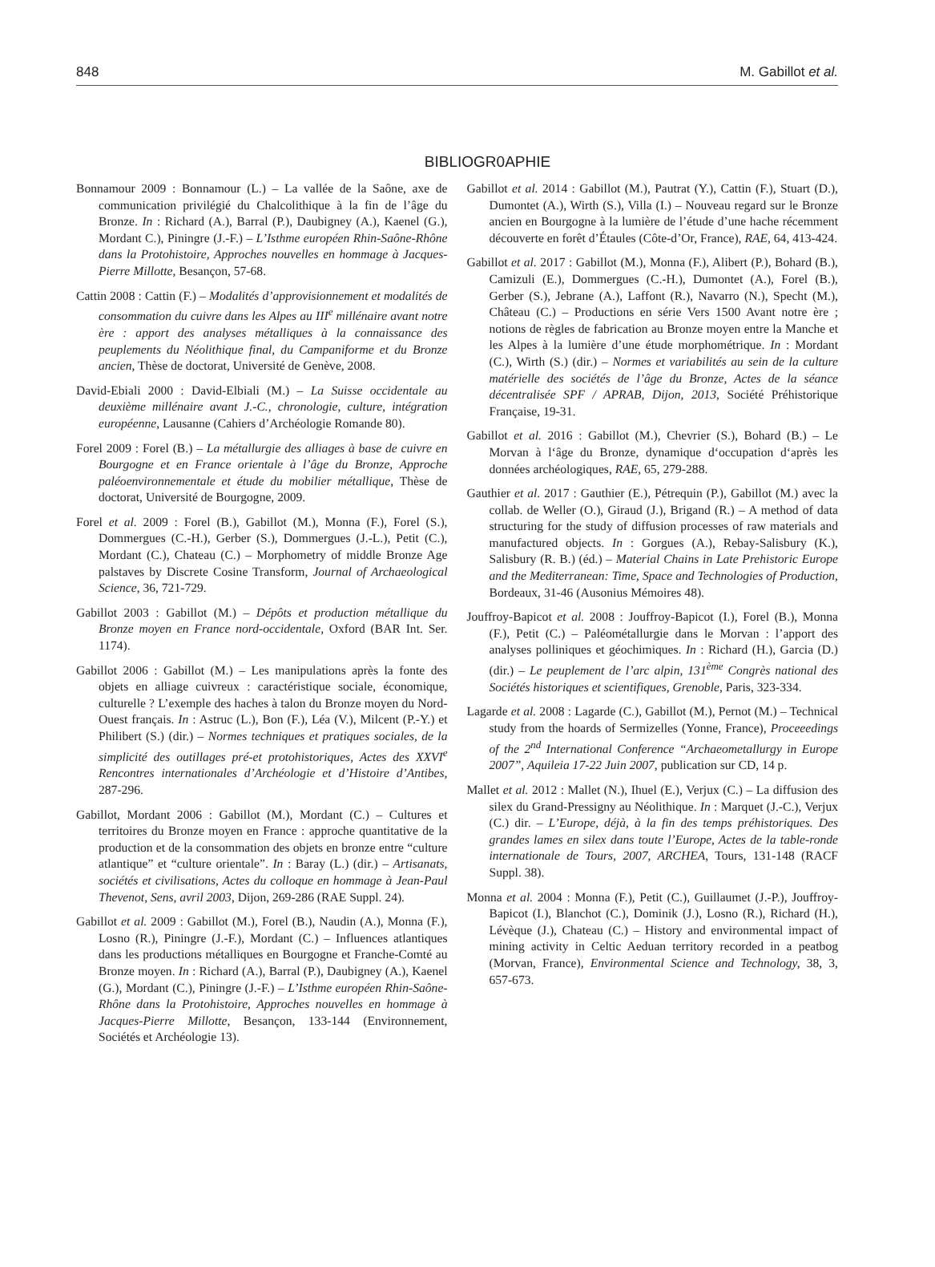848 M. Gabillot et al.
BIBLIOGR0APHIE
Bonnamour 2009 : Bonnamour (L.) – La vallée de la Saône, axe de communication privilégié du Chalcolithique à la fin de l’âge du Bronze. In : Richard (A.), Barral (P.), Daubigney (A.), Kaenel (G.), Mordant C.), Piningre (J.-F.) – L’Isthme européen Rhin-Saône-Rhône dans la Protohistoire, Approches nouvelles en hommage à Jacques-Pierre Millotte, Besançon, 57-68.
Cattin 2008 : Cattin (F.) – Modalités d’approvisionnement et modalités de consommation du cuivre dans les Alpes au III<sup>e</sup> millénaire avant notre ère : apport des analyses métalliques à la connaissance des peuplements du Néolithique final, du Campaniforme et du Bronze ancien, Thèse de doctorat, Université de Genève, 2008.
David-Ebiali 2000 : David-Elbiali (M.) – La Suisse occidentale au deuxième millénaire avant J.-C., chronologie, culture, intégration européenne, Lausanne (Cahiers d’Archéologie Romande 80).
Forel 2009 : Forel (B.) – La métallurgie des alliages à base de cuivre en Bourgogne et en France orientale à l’âge du Bronze, Approche paléoenvironnementale et étude du mobilier métallique, Thèse de doctorat, Université de Bourgogne, 2009.
Forel et al. 2009 : Forel (B.), Gabillot (M.), Monna (F.), Forel (S.), Dommergues (C.-H.), Gerber (S.), Dommergues (J.-L.), Petit (C.), Mordant (C.), Chateau (C.) – Morphometry of middle Bronze Age palstaves by Discrete Cosine Transform, Journal of Archaeological Science, 36, 721-729.
Gabillot 2003 : Gabillot (M.) – Dépôts et production métallique du Bronze moyen en France nord-occidentale, Oxford (BAR Int. Ser. 1174).
Gabillot 2006 : Gabillot (M.) – Les manipulations après la fonte des objets en alliage cuivreux : caractéristique sociale, économique, culturelle ? L’exemple des haches à talon du Bronze moyen du Nord-Ouest français. In : Astruc (L.), Bon (F.), Léa (V.), Milcent (P.-Y.) et Philibert (S.) (dir.) – Normes techniques et pratiques sociales, de la simplicité des outillages pré-et protohistoriques, Actes des XXVI<sup>e</sup> Rencontres internationales d’Archéologie et d’Histoire d’Antibes, 287-296.
Gabillot, Mordant 2006 : Gabillot (M.), Mordant (C.) – Cultures et territoires du Bronze moyen en France : approche quantitative de la production et de la consommation des objets en bronze entre “culture atlantique” et “culture orientale”. In : Baray (L.) (dir.) – Artisanats, sociétés et civilisations, Actes du colloque en hommage à Jean-Paul Thevenot, Sens, avril 2003, Dijon, 269-286 (RAE Suppl. 24).
Gabillot et al. 2009 : Gabillot (M.), Forel (B.), Naudin (A.), Monna (F.), Losno (R.), Piningre (J.-F.), Mordant (C.) – Influences atlantiques dans les productions métalliques en Bourgogne et Franche-Comté au Bronze moyen. In : Richard (A.), Barral (P.), Daubigney (A.), Kaenel (G.), Mordant (C.), Piningre (J.-F.) – L’Isthme européen Rhin-Saône-Rhône dans la Protohistoire, Approches nouvelles en hommage à Jacques-Pierre Millotte, Besançon, 133-144 (Environnement, Sociétés et Archéologie 13).
Gabillot et al. 2014 : Gabillot (M.), Pautrat (Y.), Cattin (F.), Stuart (D.), Dumontet (A.), Wirth (S.), Villa (I.) – Nouveau regard sur le Bronze ancien en Bourgogne à la lumière de l’étude d’une hache récemment découverte en forêt d’Étaules (Côte-d’Or, France), RAE, 64, 413-424.
Gabillot et al. 2017 : Gabillot (M.), Monna (F.), Alibert (P.), Bohard (B.), Camizuli (E.), Dommergues (C.-H.), Dumontet (A.), Forel (B.), Gerber (S.), Jebrane (A.), Laffont (R.), Navarro (N.), Specht (M.), Château (C.) – Productions en série Vers 1500 Avant notre ère ; notions de règles de fabrication au Bronze moyen entre la Manche et les Alpes à la lumière d’une étude morphométrique. In : Mordant (C.), Wirth (S.) (dir.) – Normes et variabilités au sein de la culture matérielle des sociétés de l’âge du Bronze, Actes de la séance décentralisée SPF / APRAB, Dijon, 2013, Société Préhistorique Française, 19-31.
Gabillot et al. 2016 : Gabillot (M.), Chevrier (S.), Bohard (B.) – Le Morvan à l‘âge du Bronze, dynamique d‘occupation d‘après les données archéologiques, RAE, 65, 279-288.
Gauthier et al. 2017 : Gauthier (E.), Pétrequin (P.), Gabillot (M.) avec la collab. de Weller (O.), Giraud (J.), Brigand (R.) – A method of data structuring for the study of diffusion processes of raw materials and manufactured objects. In : Gorgues (A.), Rebay-Salisbury (K.), Salisbury (R. B.) (éd.) – Material Chains in Late Prehistoric Europe and the Mediterranean: Time, Space and Technologies of Production, Bordeaux, 31-46 (Ausonius Mémoires 48).
Jouffroy-Bapicot et al. 2008 : Jouffroy-Bapicot (I.), Forel (B.), Monna (F.), Petit (C.) – Paléométallurgie dans le Morvan : l’apport des analyses polliniques et géochimiques. In : Richard (H.), Garcia (D.) (dir.) – Le peuplement de l’arc alpin, 131<sup>ème</sup> Congrès national des Sociétés historiques et scientifiques, Grenoble, Paris, 323-334.
Lagarde et al. 2008 : Lagarde (C.), Gabillot (M.), Pernot (M.) – Technical study from the hoards of Sermizelles (Yonne, France), Proceeedings of the 2<sup>nd</sup> International Conference “Archaeometallurgy in Europe 2007”, Aquileia 17-22 Juin 2007, publication sur CD, 14 p.
Mallet et al. 2012 : Mallet (N.), Ihuel (E.), Verjux (C.) – La diffusion des silex du Grand-Pressigny au Néolithique. In : Marquet (J.-C.), Verjux (C.) dir. – L’Europe, déjà, à la fin des temps préhistoriques. Des grandes lames en silex dans toute l’Europe, Actes de la table-ronde internationale de Tours, 2007, ARCHEA, Tours, 131-148 (RACF Suppl. 38).
Monna et al. 2004 : Monna (F.), Petit (C.), Guillaumet (J.-P.), Jouffroy-Bapicot (I.), Blanchot (C.), Dominik (J.), Losno (R.), Richard (H.), Lévèque (J.), Chateau (C.) – History and environmental impact of mining activity in Celtic Aeduan territory recorded in a peatbog (Morvan, France), Environmental Science and Technology, 38, 3, 657-673.